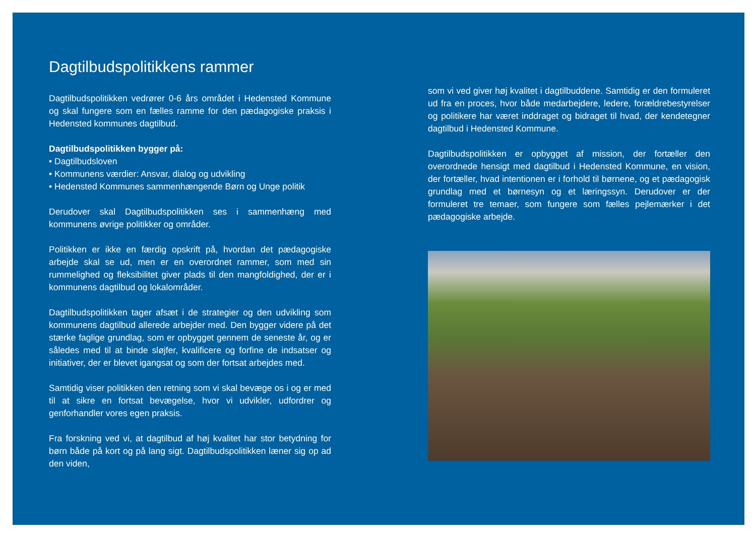Dagtilbudspolitikkens rammer
Dagtilbudspolitikken vedrører 0-6 års området i Hedensted Kommune og skal fungere som en fælles ramme for den pædagogiske praksis i Hedensted kommunes dagtilbud.
Dagtilbudspolitikken bygger på:
• Dagtilbudsloven
• Kommunens værdier: Ansvar, dialog og udvikling
• Hedensted Kommunes sammenhængende Børn og Unge politik
Derudover skal Dagtilbudspolitikken ses i sammenhæng med kommunens øvrige politikker og områder.
Politikken er ikke en færdig opskrift på, hvordan det pædagogiske arbejde skal se ud, men er en overordnet rammer, som med sin rummelighed og fleksibilitet giver plads til den mangfoldighed, der er i kommunens dagtilbud og lokalområder.
Dagtilbudspolitikken tager afsæt i de strategier og den udvikling som kommunens dagtilbud allerede arbejder med. Den bygger videre på det stærke faglige grundlag, som er opbygget gennem de seneste år, og er således med til at binde sløjfer, kvalificere og forfine de indsatser og initiativer, der er blevet igangsat og som der fortsat arbejdes med.
Samtidig viser politikken den retning som vi skal bevæge os i og er med til at sikre en fortsat bevægelse, hvor vi udvikler, udfordrer og genforhandler vores egen praksis.
Fra forskning ved vi, at dagtilbud af høj kvalitet har stor betydning for børn både på kort og på lang sigt. Dagtilbudspolitikken læner sig op ad den viden,
som vi ved giver høj kvalitet i dagtilbuddene. Samtidig er den formuleret ud fra en proces, hvor både medarbejdere, ledere, forældrebestyrelser og politikere har været inddraget og bidraget til hvad, der kendetegner dagtilbud i Hedensted Kommune.
Dagtilbudspolitikken er opbygget af mission, der fortæller den overordnede hensigt med dagtilbud i Hedensted Kommune, en vision, der fortæller, hvad intentionen er i forhold til børnene, og et pædagogisk grundlag med et børnesyn og et læringssyn. Derudover er der formuleret tre temaer, som fungere som fælles pejlemærker i det pædagogiske arbejde.